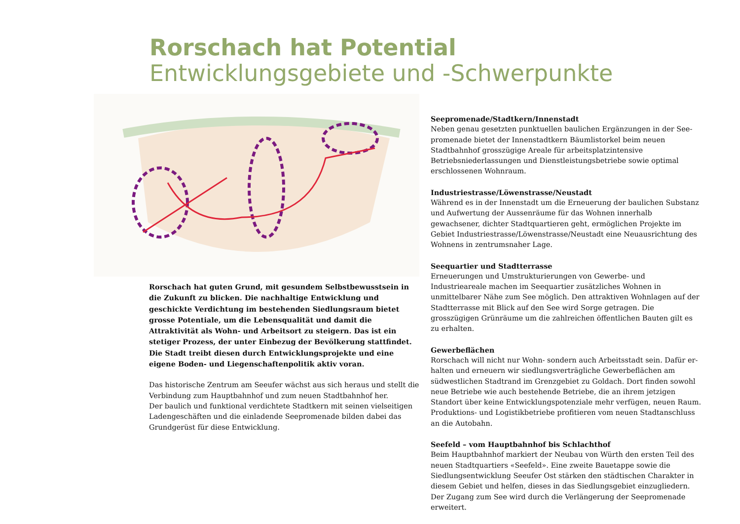Rorschach hat Potential
Entwicklungsgebiete und -Schwerpunkte
Rorschach hat guten Grund, mit gesundem Selbstbewusstsein in die Zukunft zu blicken. Die nachhaltige Entwicklung und geschickte Verdichtung im bestehenden Siedlungsraum bietet grosse Potentiale, um die Lebensqualität und damit die Attraktivität als Wohn- und Arbeitsort zu steigern. Das ist ein stetiger Prozess, der unter Einbezug der Bevölkerung stattfindet. Die Stadt treibt diesen durch Entwicklungs­projekte und eine eigene Boden- und Liegenschaftenpolitik aktiv voran.
Das historische Zentrum am Seeufer wächst aus sich heraus und stellt die Verbindung zum Hauptbahnhof und zum neuen Stadtbahnhof her.
Der baulich und funktional verdichtete Stadtkern mit seinen vielseitigen Ladengeschäften und die einladende Seepromenade bilden dabei das Grundgerüst für diese Entwicklung.
Seepromenade/Stadtkern/Innenstadt
Neben genau gesetzten punktuellen baulichen Ergänzungen in der See­promenade bietet der Innenstadtkern Bäumlistorkel beim neuen Stadtbahn­hof grosszügige Areale für arbeitsplatzintensive Betriebsniederlassungen und Dienstleistungsbetriebe sowie optimal erschlossenen Wohnraum.
Industriestrasse/Löwenstrasse/Neustadt
Während es in der Innenstadt um die Erneuerung der baulichen Substanz und Aufwertung der Aussenräume für das Wohnen innerhalb gewachsener, dichter Stadtquartieren geht, ermöglichen Projekte im Gebiet Industrie­strasse/Löwenstrasse/Neustadt eine Neuausrichtung des Wohnens in zentrumsnaher Lage.
Seequartier und Stadtterrasse
Erneuerungen und Umstrukturierungen von Gewerbe- und Industrieareale machen im Seequartier zusätzliches Wohnen in unmittelbarer Nähe zum See möglich. Den attraktiven Wohnlagen auf der Stadtterrasse mit Blick auf den See wird Sorge getragen. Die grosszügigen Grünräume um die zahl­reichen öffentlichen Bauten gilt es zu erhalten.
Gewerbeflächen
Rorschach will nicht nur Wohn- sondern auch Arbeitsstadt sein. Dafür er­halten und erneuern wir siedlungsverträgliche Gewerbeflächen am südwestlichen Stadtrand im Grenzgebiet zu Goldach. Dort finden sowohl neue Betriebe wie auch bestehende Betriebe, die an ihrem jetzigen Standort über keine Entwicklungspotenziale mehr verfügen, neuen Raum. Produktions- und Logistikbetriebe profitieren vom neuen Stadtanschluss an die Autobahn.
Seefeld – vom Hauptbahnhof bis Schlachthof
Beim Hauptbahnhof markiert der Neubau von Würth den ersten Teil des neuen Stadtquartiers «Seefeld». Eine zweite Bauetappe sowie die Siedlungs­entwicklung Seeufer Ost stärken den städtischen Charakter in diesem Gebiet und helfen, dieses in das Siedlungsgebiet einzugliedern. Der Zugang zum See wird durch die Verlängerung der Seepromenade erweitert.